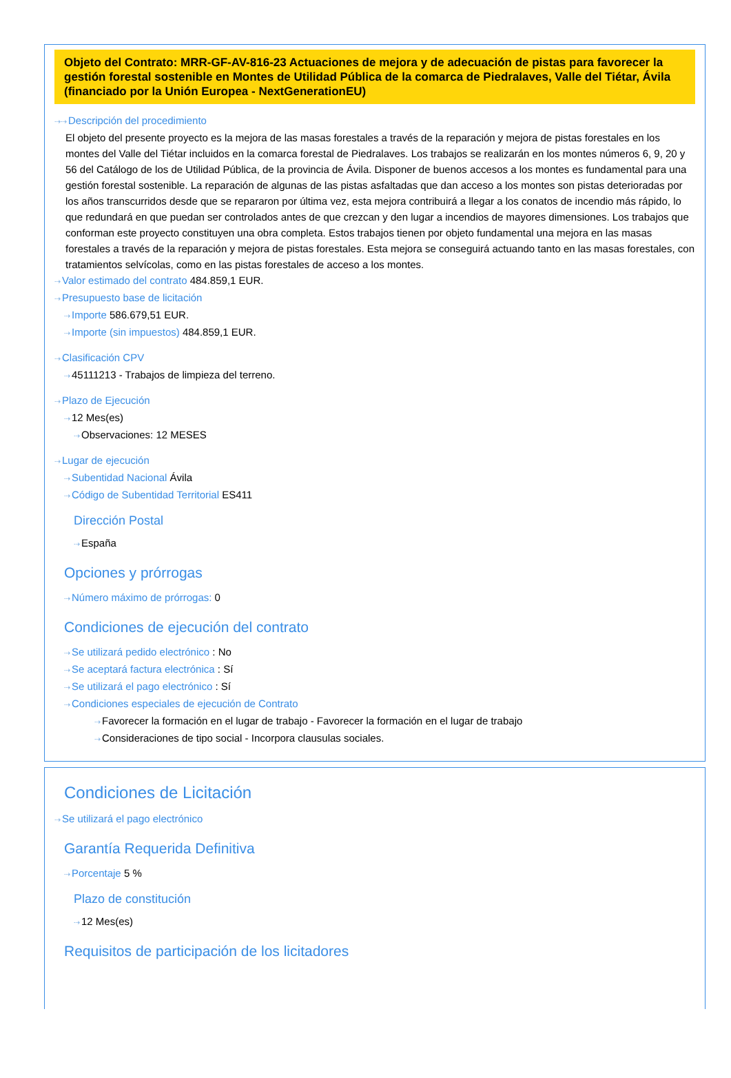Objeto del Contrato: MRR-GF-AV-816-23 Actuaciones de mejora y de adecuación de pistas para favorecer la gestión forestal sostenible en Montes de Utilidad Pública de la comarca de Piedralaves, Valle del Tiétar, Ávila (financiado por la Unión Europea - NextGenerationEU)
⇢⇢Descripción del procedimiento
El objeto del presente proyecto es la mejora de las masas forestales a través de la reparación y mejora de pistas forestales en los montes del Valle del Tiétar incluidos en la comarca forestal de Piedralaves. Los trabajos se realizarán en los montes números 6, 9, 20 y 56 del Catálogo de los de Utilidad Pública, de la provincia de Ávila. Disponer de buenos accesos a los montes es fundamental para una gestión forestal sostenible. La reparación de algunas de las pistas asfaltadas que dan acceso a los montes son pistas deterioradas por los años transcurridos desde que se repararon por última vez, esta mejora contribuirá a llegar a los conatos de incendio más rápido, lo que redundará en que puedan ser controlados antes de que crezcan y den lugar a incendios de mayores dimensiones. Los trabajos que conforman este proyecto constituyen una obra completa. Estos trabajos tienen por objeto fundamental una mejora en las masas forestales a través de la reparación y mejora de pistas forestales. Esta mejora se conseguirá actuando tanto en las masas forestales, con tratamientos selvícolas, como en las pistas forestales de acceso a los montes.
⇢Valor estimado del contrato 484.859,1 EUR.
⇢Presupuesto base de licitación
⇢Importe 586.679,51 EUR.
⇢Importe (sin impuestos) 484.859,1 EUR.
⇢Clasificación CPV
⇢45111213 - Trabajos de limpieza del terreno.
⇢Plazo de Ejecución
⇢12 Mes(es)
⇢Observaciones: 12 MESES
⇢Lugar de ejecución
⇢Subentidad Nacional Ávila
⇢Código de Subentidad Territorial ES411
Dirección Postal
⇢España
Opciones y prórrogas
⇢Número máximo de prórrogas: 0
Condiciones de ejecución del contrato
⇢Se utilizará pedido electrónico : No
⇢Se aceptará factura electrónica : Sí
⇢Se utilizará el pago electrónico : Sí
⇢Condiciones especiales de ejecución de Contrato
⇢Favorecer la formación en el lugar de trabajo - Favorecer la formación en el lugar de trabajo
⇢Consideraciones de tipo social - Incorpora clausulas sociales.
Condiciones de Licitación
⇢Se utilizará el pago electrónico
Garantía Requerida Definitiva
⇢Porcentaje 5 %
Plazo de constitución
⇢12 Mes(es)
Requisitos de participación de los licitadores